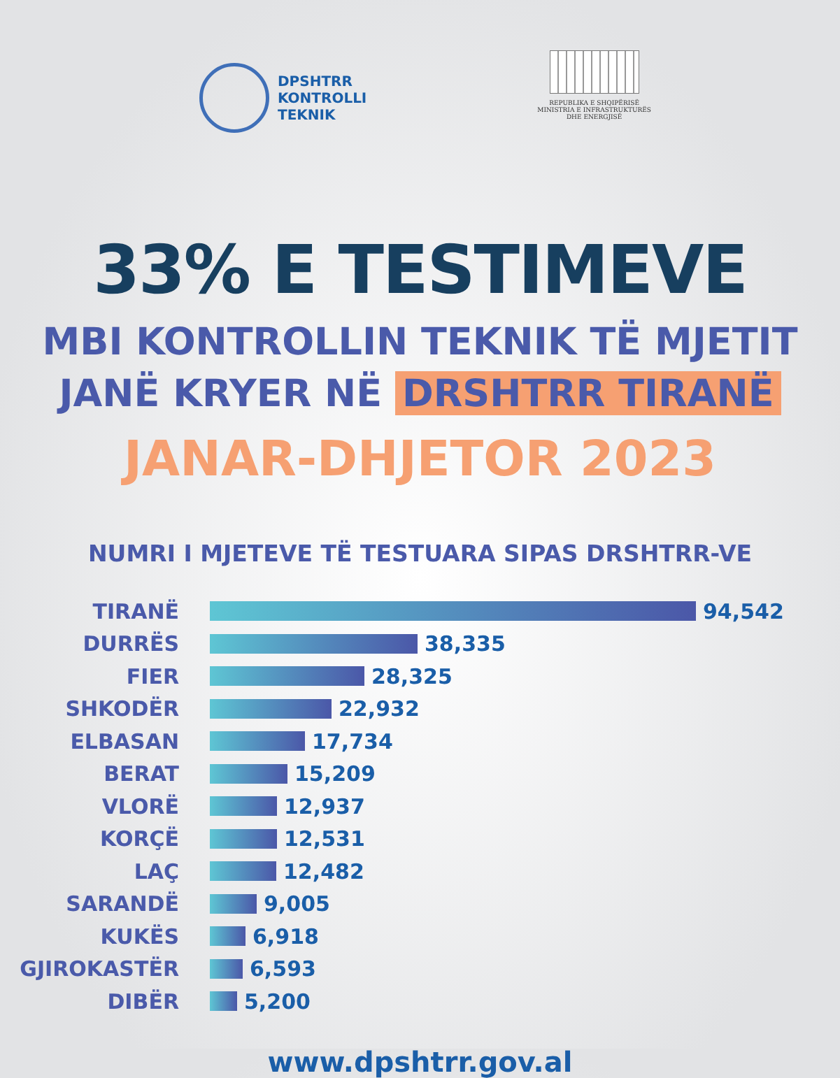DPSHTRR
KONTROLLI
TEKNIK
REPUBLIKA E SHQIPËRISË
MINISTRIA E INFRASTRUKTURËS
DHE ENERGJISË
33% E TESTIMEVE
MBI KONTROLLIN TEKNIK TË MJETIT
JANË KRYER NË DRSHTRR TIRANË
JANAR-DHJETOR 2023
NUMRI I MJETEVE TË TESTUARA SIPAS DRSHTRR-VE
TIRANË 94,542
DURRËS 38,335
FIER 28,325
SHKODËR 22,932
ELBASAN 17,734
BERAT 15,209
VLORË 12,937
KORÇË 12,531
LAÇ 12,482
SARANDË 9,005
KUKËS 6,918
GJIROKASTËR 6,593
DIBËR 5,200
www.dpshtrr.gov.al